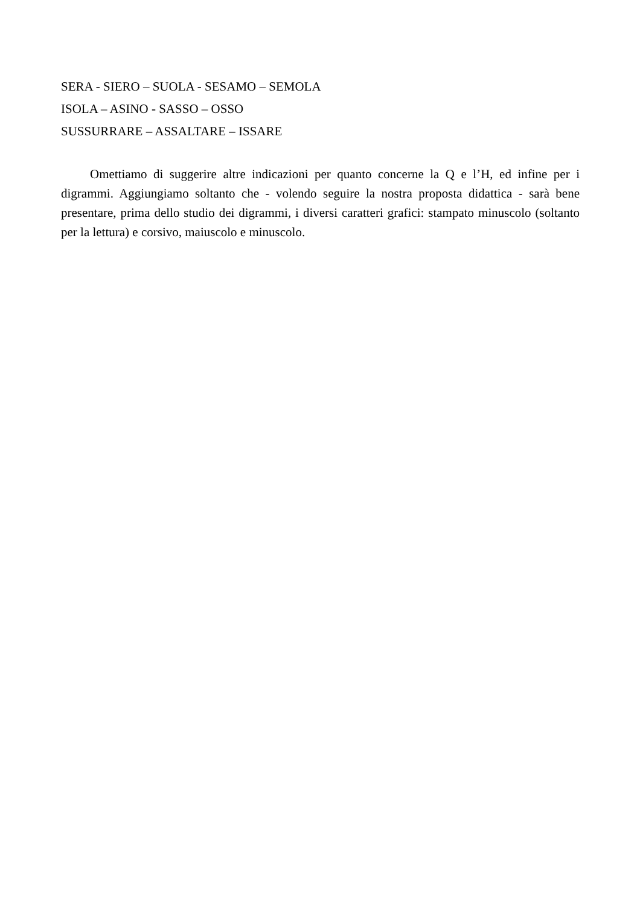SERA - SIERO – SUOLA - SESAMO – SEMOLA
ISOLA – ASINO - SASSO – OSSO
SUSSURRARE – ASSALTARE – ISSARE
Omettiamo di suggerire altre indicazioni per quanto concerne la Q e l’H, ed infine per i digrammi. Aggiungiamo soltanto che - volendo seguire la nostra proposta didattica - sarà bene presentare, prima dello studio dei digrammi, i diversi caratteri grafici: stampato minuscolo (soltanto per la lettura) e corsivo, maiuscolo e minuscolo.